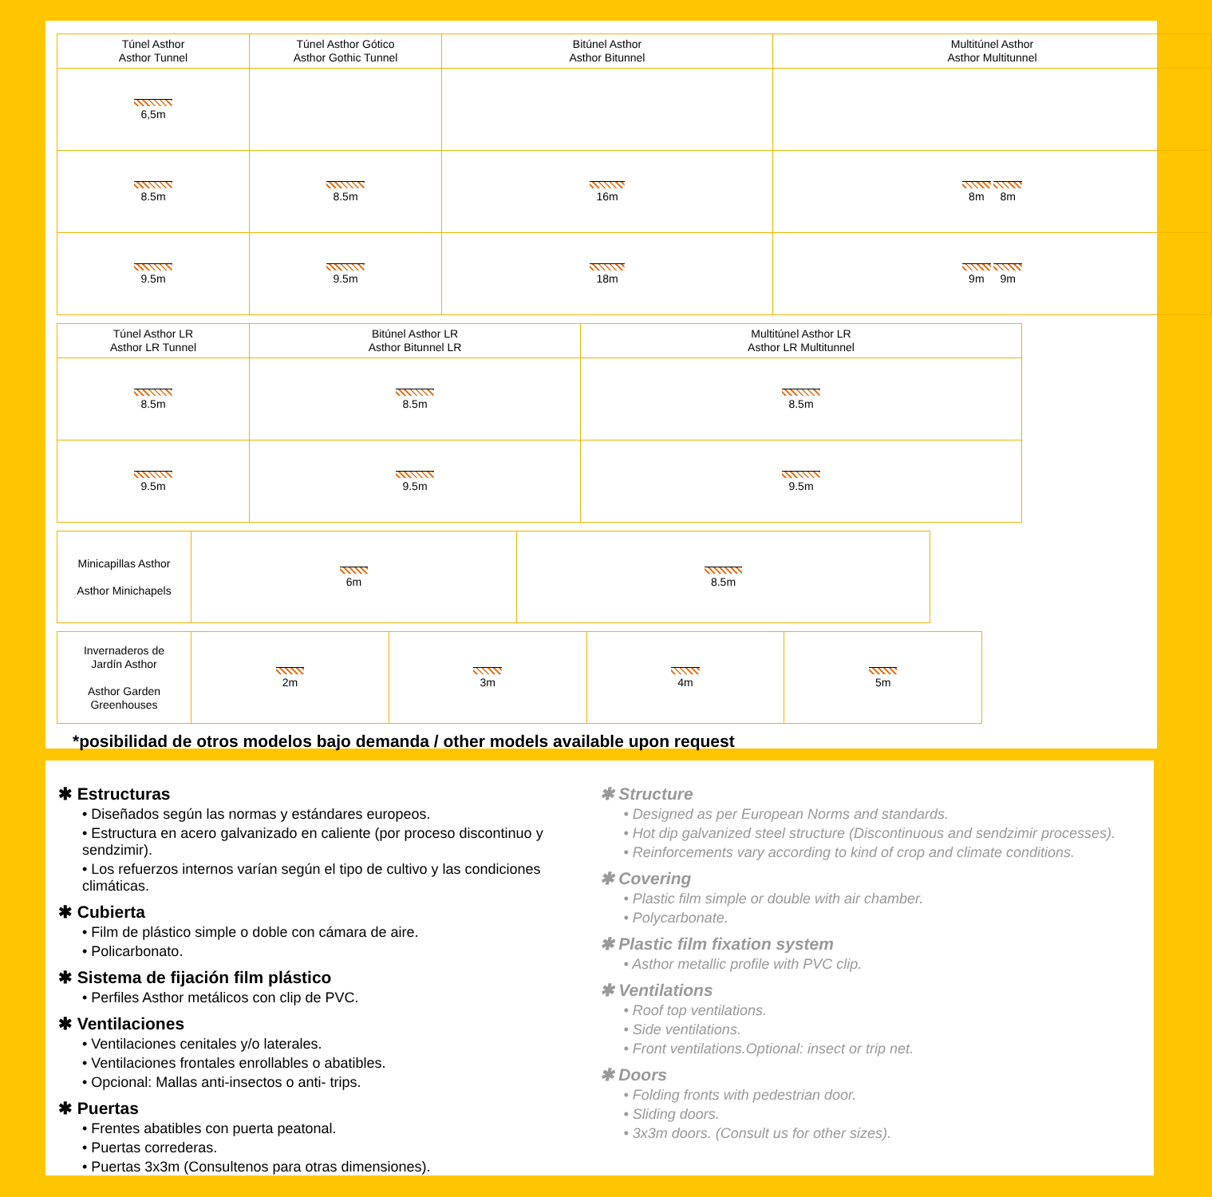| Túnel Asthor Asthor Tunnel | Túnel Asthor Gótico Asthor Gothic Tunnel | Bitúnel Asthor Asthor Bitunnel | Multitúnel Asthor Asthor Multitunnel |
| --- | --- | --- | --- |
| 6,5m | | | |
| 8.5m | 8.5m | 16m | 8m 8m |
| 9.5m | 9.5m | 18m | 9m 9m |
| Túnel Asthor LR Asthor LR Tunnel | Bitúnel Asthor LR Asthor Bitunnel LR | Multitúnel Asthor LR Asthor LR Multitunnel |
| --- | --- | --- |
| 8.5m | 8.5m | 8.5m |
| 9.5m | 9.5m | 9.5m |
| Minicapillas Asthor Asthor Minichapels | 6m | 8.5m |
| Invernaderos de Jardín Asthor Asthor Garden Greenhouses | 2m | 3m | 4m | 5m |
*posibilidad de otros modelos bajo demanda / other models available upon request
✱ Estructuras
• Diseñados según las normas y estándares europeos.
• Estructura en acero galvanizado en caliente (por proceso discontinuo y sendzimir).
• Los refuerzos internos varían según el tipo de cultivo y las condiciones climáticas.
✱ Cubierta
• Film de plástico simple o doble con cámara de aire.
• Policarbonato.
✱ Sistema de fijación film plástico
• Perfiles Asthor metálicos con clip de PVC.
✱ Ventilaciones
• Ventilaciones cenitales y/o laterales.
• Ventilaciones frontales enrollables o abatibles.
• Opcional: Mallas anti-insectos o anti- trips.
✱ Puertas
• Frentes abatibles con puerta peatonal.
• Puertas correderas.
• Puertas 3x3m (Consultenos para otras dimensiones).
✱ Structure
• Designed as per European Norms and standards.
• Hot dip galvanized steel structure (Discontinuous and sendzimir processes).
• Reinforcements vary according to kind of crop and climate conditions.
✱ Covering
• Plastic film simple or double with air chamber.
• Polycarbonate.
✱ Plastic film fixation system
• Asthor metallic profile with PVC clip.
✱ Ventilations
• Roof top ventilations.
• Side ventilations.
• Front ventilations.Optional: insect or trip net.
✱ Doors
• Folding fronts with pedestrian door.
• Sliding doors.
• 3x3m doors. (Consult us for other sizes).